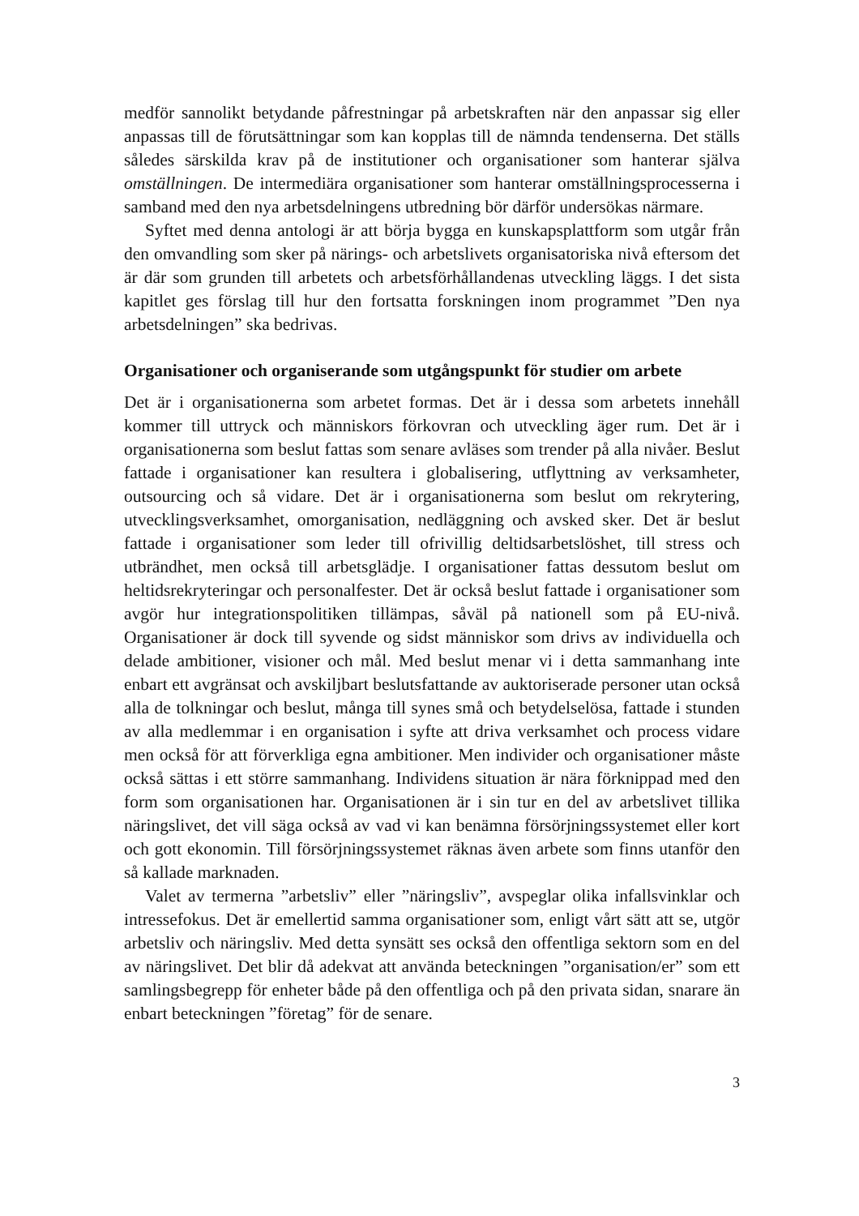medför sannolikt betydande påfrestningar på arbetskraften när den anpassar sig eller anpassas till de förutsättningar som kan kopplas till de nämnda tendenserna. Det ställs således särskilda krav på de institutioner och organisationer som hanterar själva omställningen. De intermediära organisationer som hanterar omställningsprocesserna i samband med den nya arbetsdelningens utbredning bör därför undersökas närmare.
Syftet med denna antologi är att börja bygga en kunskapsplattform som utgår från den omvandling som sker på närings- och arbetslivets organisatoriska nivå eftersom det är där som grunden till arbetets och arbetsförhållandenas utveckling läggs. I det sista kapitlet ges förslag till hur den fortsatta forskningen inom programmet ”Den nya arbetsdelningen” ska bedrivas.
Organisationer och organiserande som utgångspunkt för studier om arbete
Det är i organisationerna som arbetet formas. Det är i dessa som arbetets innehåll kommer till uttryck och människors förkovran och utveckling äger rum. Det är i organisationerna som beslut fattas som senare avläses som trender på alla nivåer. Beslut fattade i organisationer kan resultera i globalisering, utflyttning av verksamheter, outsourcing och så vidare. Det är i organisationerna som beslut om rekrytering, utvecklingsverksamhet, omorganisation, nedläggning och avsked sker. Det är beslut fattade i organisationer som leder till ofrivillig deltidsarbetslöshet, till stress och utbrändhet, men också till arbetsglädje. I organisationer fattas dessutom beslut om heltidsrekryteringar och personalfester. Det är också beslut fattade i organisationer som avgör hur integrationspolitiken tillämpas, såväl på nationell som på EU-nivå. Organisationer är dock till syvende og sidst människor som drivs av individuella och delade ambitioner, visioner och mål. Med beslut menar vi i detta sammanhang inte enbart ett avgränsat och avskiljbart beslutsfattande av auktoriserade personer utan också alla de tolkningar och beslut, många till synes små och betydelselösa, fattade i stunden av alla medlemmar i en organisation i syfte att driva verksamhet och process vidare men också för att förverkliga egna ambitioner. Men individer och organisationer måste också sättas i ett större sammanhang. Individens situation är nära förknippad med den form som organisationen har. Organisationen är i sin tur en del av arbetslivet tillika näringslivet, det vill säga också av vad vi kan benämna försörjningssystemet eller kort och gott ekonomin. Till försörjningssystemet räknas även arbete som finns utanför den så kallade marknaden.
Valet av termerna ”arbetsliv” eller ”näringsliv”, avspeglar olika infallsvinklar och intressefokus. Det är emellertid samma organisationer som, enligt vårt sätt att se, utgör arbetsliv och näringsliv. Med detta synsätt ses också den offentliga sektorn som en del av näringslivet. Det blir då adekvat att använda beteckningen ”organisation/er” som ett samlingsbegrepp för enheter både på den offentliga och på den privata sidan, snarare än enbart beteckningen ”företag” för de senare.
3